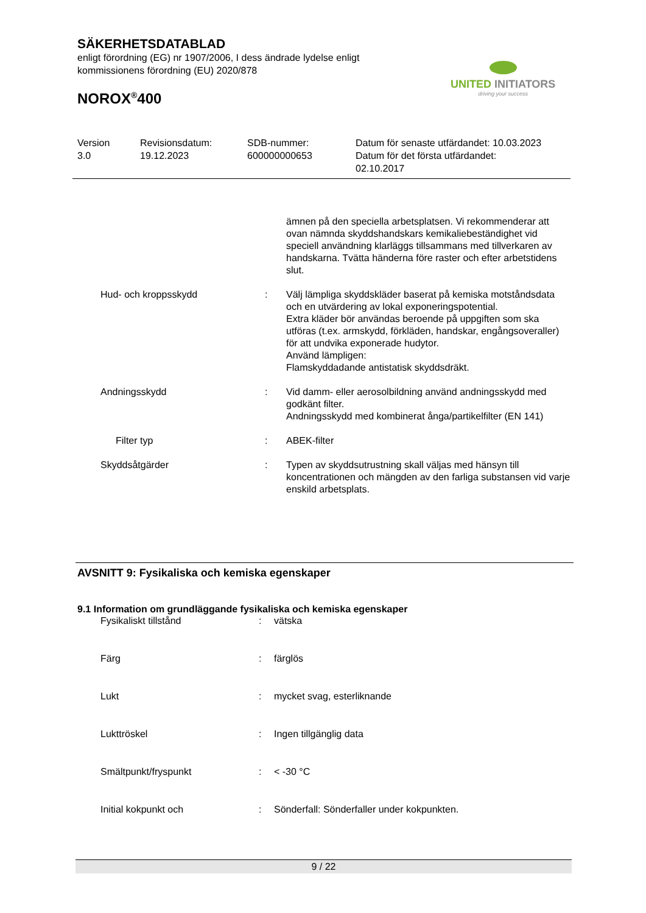SÄKERHETSDATABLAD
enligt förordning (EG) nr 1907/2006, I dess ändrade lydelse enligt
kommissionens förordning (EU) 2020/878
NOROX<sup>®</sup>400
UNITED INITIATORS
driving your success
| Version 3.0 | Revisionsdatum: 19.12.2023 | SDB-nummer: 600000000653 | Datum för senaste utfärdandet: 10.03.2023 Datum för det första utfärdandet: 02.10.2017 |
| | | ämnen på den speciella arbetsplatsen. Vi rekommenderar att ovan nämnda skyddshandskars kemikaliebeständighet vid speciell användning klarläggs tillsammans med tillverkaren av handskarna. Tvätta händerna före raster och efter arbetstidens slut. |
| Hud- och kroppsskydd | : | Välj lämpliga skyddskläder baserat på kemiska motståndsdata och en utvärdering av lokal exponeringspotential. Extra kläder bör användas beroende på uppgiften som ska utföras (t.ex. armskydd, förkläden, handskar, engångsoveraller) för att undvika exponerade hudytor. Använd lämpligen: Flamskyddadande antistatisk skyddsdräkt. |
| Andningsskydd | : | Vid damm- eller aerosolbildning använd andningsskydd med godkänt filter. Andningsskydd med kombinerat ånga/partikelfilter (EN 141) |
| Filter typ | : | ABEK-filter |
| Skyddsåtgärder | : | Typen av skyddsutrustning skall väljas med hänsyn till koncentrationen och mängden av den farliga substansen vid varje enskild arbetsplats. |
AVSNITT 9: Fysikaliska och kemiska egenskaper
9.1 Information om grundläggande fysikaliska och kemiska egenskaper
| Fysikaliskt tillstånd | : | vätska |
| Färg | : | färglös |
| Lukt | : | mycket svag, esterliknande |
| Lukttröskel | : | Ingen tillgänglig data |
| Smältpunkt/fryspunkt | : | < -30 °C |
| Initial kokpunkt och | : | Sönderfall: Sönderfaller under kokpunkten. |
9 / 22